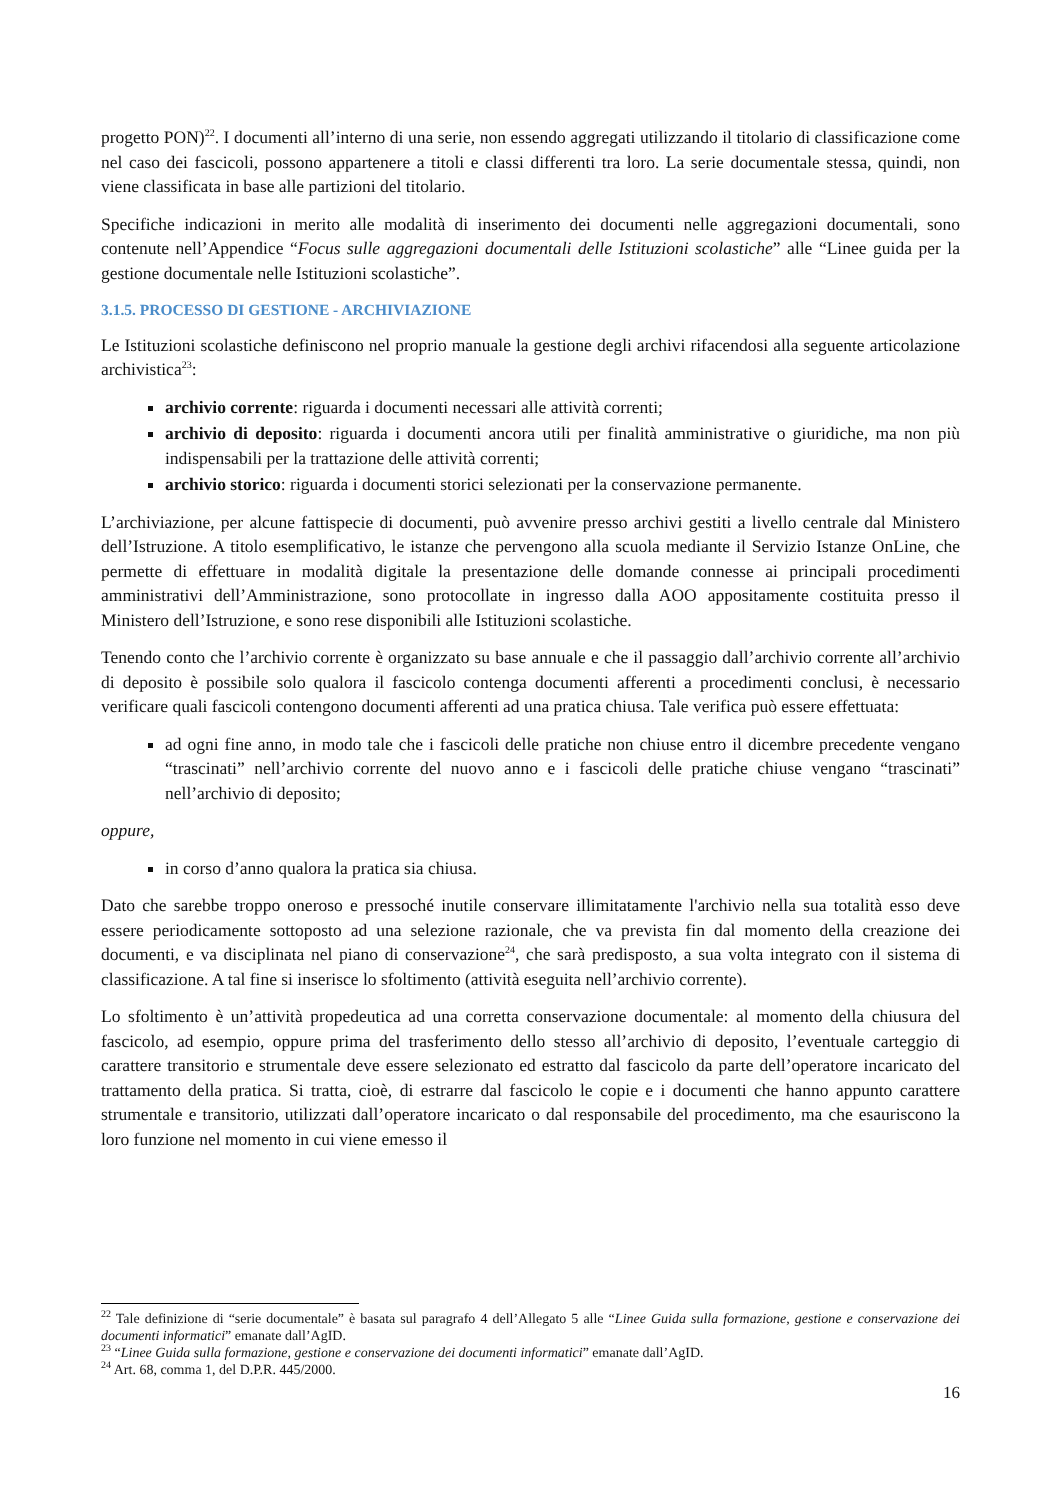progetto PON)<sup>22</sup>. I documenti all’interno di una serie, non essendo aggregati utilizzando il titolario di classificazione come nel caso dei fascicoli, possono appartenere a titoli e classi differenti tra loro. La serie documentale stessa, quindi, non viene classificata in base alle partizioni del titolario.
Specifiche indicazioni in merito alle modalità di inserimento dei documenti nelle aggregazioni documentali, sono contenute nell’Appendice “Focus sulle aggregazioni documentali delle Istituzioni scolastiche” alle “Linee guida per la gestione documentale nelle Istituzioni scolastiche”.
3.1.5. PROCESSO DI GESTIONE - ARCHIVIAZIONE
Le Istituzioni scolastiche definiscono nel proprio manuale la gestione degli archivi rifacendosi alla seguente articolazione archivistica<sup>23</sup>:
archivio corrente: riguarda i documenti necessari alle attività correnti;
archivio di deposito: riguarda i documenti ancora utili per finalità amministrative o giuridiche, ma non più indispensabili per la trattazione delle attività correnti;
archivio storico: riguarda i documenti storici selezionati per la conservazione permanente.
L’archiviazione, per alcune fattispecie di documenti, può avvenire presso archivi gestiti a livello centrale dal Ministero dell’Istruzione. A titolo esemplificativo, le istanze che pervengono alla scuola mediante il Servizio Istanze OnLine, che permette di effettuare in modalità digitale la presentazione delle domande connesse ai principali procedimenti amministrativi dell’Amministrazione, sono protocollate in ingresso dalla AOO appositamente costituita presso il Ministero dell’Istruzione, e sono rese disponibili alle Istituzioni scolastiche.
Tenendo conto che l’archivio corrente è organizzato su base annuale e che il passaggio dall’archivio corrente all’archivio di deposito è possibile solo qualora il fascicolo contenga documenti afferenti a procedimenti conclusi, è necessario verificare quali fascicoli contengono documenti afferenti ad una pratica chiusa. Tale verifica può essere effettuata:
ad ogni fine anno, in modo tale che i fascicoli delle pratiche non chiuse entro il dicembre precedente vengano “trascinati” nell’archivio corrente del nuovo anno e i fascicoli delle pratiche chiuse vengano “trascinati” nell’archivio di deposito;
oppure,
in corso d’anno qualora la pratica sia chiusa.
Dato che sarebbe troppo oneroso e pressoché inutile conservare illimitatamente l'archivio nella sua totalità esso deve essere periodicamente sottoposto ad una selezione razionale, che va prevista fin dal momento della creazione dei documenti, e va disciplinata nel piano di conservazione<sup>24</sup>, che sarà predisposto, a sua volta integrato con il sistema di classificazione. A tal fine si inserisce lo sfoltimento (attività eseguita nell’archivio corrente).
Lo sfoltimento è un’attività propedeutica ad una corretta conservazione documentale: al momento della chiusura del fascicolo, ad esempio, oppure prima del trasferimento dello stesso all’archivio di deposito, l’eventuale carteggio di carattere transitorio e strumentale deve essere selezionato ed estratto dal fascicolo da parte dell’operatore incaricato del trattamento della pratica. Si tratta, cioè, di estrarre dal fascicolo le copie e i documenti che hanno appunto carattere strumentale e transitorio, utilizzati dall’operatore incaricato o dal responsabile del procedimento, ma che esauriscono la loro funzione nel momento in cui viene emesso il
<sup>22</sup> Tale definizione di “serie documentale” è basata sul paragrafo 4 dell’Allegato 5 alle “Linee Guida sulla formazione, gestione e conservazione dei documenti informatici” emanate dall’AgID.
<sup>23</sup> “Linee Guida sulla formazione, gestione e conservazione dei documenti informatici” emanate dall’AgID.
<sup>24</sup> Art. 68, comma 1, del D.P.R. 445/2000.
16